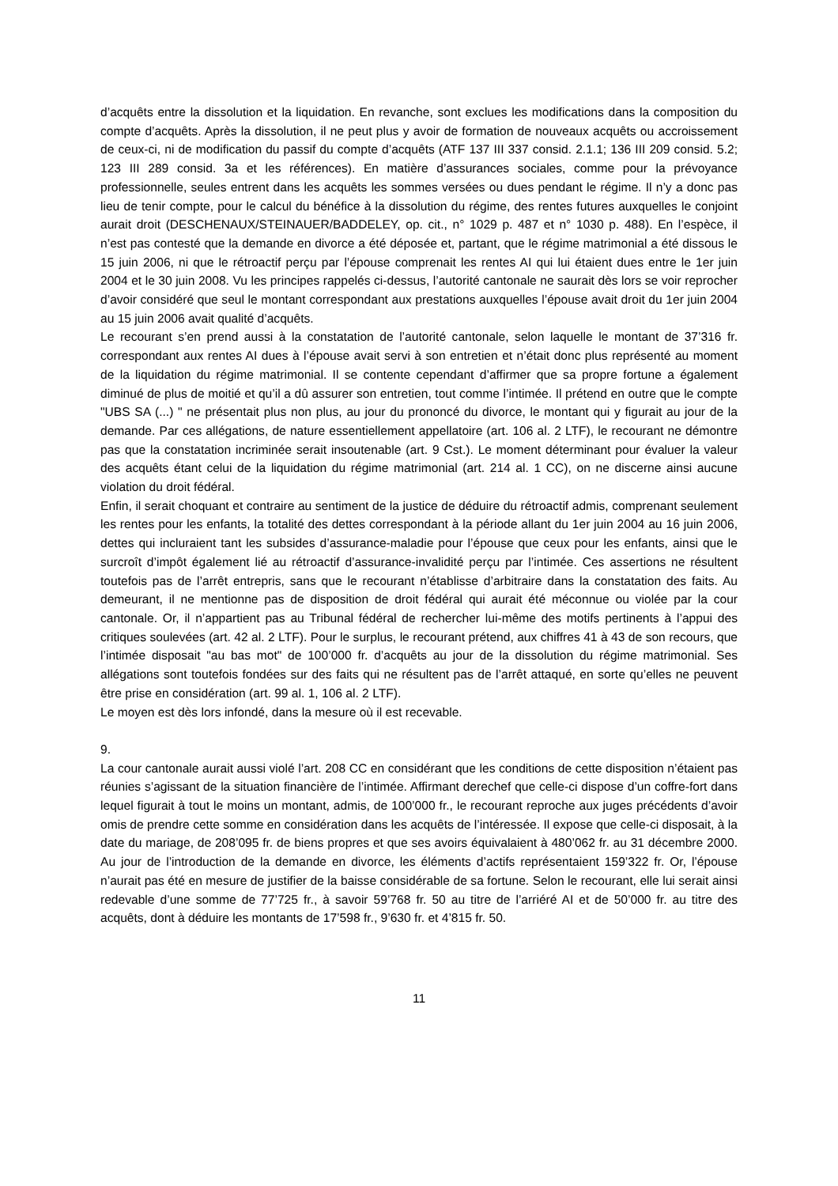d’acquêts entre la dissolution et la liquidation. En revanche, sont exclues les modifications dans la composition du compte d’acquêts. Après la dissolution, il ne peut plus y avoir de formation de nouveaux acquêts ou accroissement de ceux-ci, ni de modification du passif du compte d’acquêts (ATF 137 III 337 consid. 2.1.1; 136 III 209 consid. 5.2; 123 III 289 consid. 3a et les références). En matière d’assurances sociales, comme pour la prévoyance professionnelle, seules entrent dans les acquêts les sommes versées ou dues pendant le régime. Il n’y a donc pas lieu de tenir compte, pour le calcul du bénéfice à la dissolution du régime, des rentes futures auxquelles le conjoint aurait droit (DESCHENAUX/STEINAUER/BADDELEY, op. cit., n° 1029 p. 487 et n° 1030 p. 488). En l’espèce, il n’est pas contesté que la demande en divorce a été déposée et, partant, que le régime matrimonial a été dissous le 15 juin 2006, ni que le rétroactif perçu par l’épouse comprenait les rentes AI qui lui étaient dues entre le 1er juin 2004 et le 30 juin 2008. Vu les principes rappelés ci-dessus, l’autorité cantonale ne saurait dès lors se voir reprocher d’avoir considéré que seul le montant correspondant aux prestations auxquelles l’épouse avait droit du 1er juin 2004 au 15 juin 2006 avait qualité d’acquêts.
Le recourant s’en prend aussi à la constatation de l’autorité cantonale, selon laquelle le montant de 37’316 fr. correspondant aux rentes AI dues à l’épouse avait servi à son entretien et n’était donc plus représenté au moment de la liquidation du régime matrimonial. Il se contente cependant d’affirmer que sa propre fortune a également diminué de plus de moitié et qu’il a dû assurer son entretien, tout comme l’intimée. Il prétend en outre que le compte "UBS SA (...) " ne présentait plus non plus, au jour du prononcé du divorce, le montant qui y figurait au jour de la demande. Par ces allégations, de nature essentiellement appellatoire (art. 106 al. 2 LTF), le recourant ne démontre pas que la constatation incriminée serait insoutenable (art. 9 Cst.). Le moment déterminant pour évaluer la valeur des acquêts étant celui de la liquidation du régime matrimonial (art. 214 al. 1 CC), on ne discerne ainsi aucune violation du droit fédéral.
Enfin, il serait choquant et contraire au sentiment de la justice de déduire du rétroactif admis, comprenant seulement les rentes pour les enfants, la totalité des dettes correspondant à la période allant du 1er juin 2004 au 16 juin 2006, dettes qui incluraient tant les subsides d’assurance-maladie pour l’épouse que ceux pour les enfants, ainsi que le surcroît d’impôt également lié au rétroactif d’assurance-invalidité perçu par l’intimée. Ces assertions ne résultent toutefois pas de l’arrêt entrepris, sans que le recourant n’établisse d’arbitraire dans la constatation des faits. Au demeurant, il ne mentionne pas de disposition de droit fédéral qui aurait été méconnue ou violée par la cour cantonale. Or, il n’appartient pas au Tribunal fédéral de rechercher lui-même des motifs pertinents à l’appui des critiques soulevées (art. 42 al. 2 LTF). Pour le surplus, le recourant prétend, aux chiffres 41 à 43 de son recours, que l’intimée disposait "au bas mot" de 100’000 fr. d’acquêts au jour de la dissolution du régime matrimonial. Ses allégations sont toutefois fondées sur des faits qui ne résultent pas de l’arrêt attaqué, en sorte qu’elles ne peuvent être prise en considération (art. 99 al. 1, 106 al. 2 LTF).
Le moyen est dès lors infondé, dans la mesure où il est recevable.
9.
La cour cantonale aurait aussi violé l’art. 208 CC en considérant que les conditions de cette disposition n’étaient pas réunies s’agissant de la situation financière de l’intimée. Affirmant derechef que celle-ci dispose d’un coffre-fort dans lequel figurait à tout le moins un montant, admis, de 100’000 fr., le recourant reproche aux juges précédents d’avoir omis de prendre cette somme en considération dans les acquêts de l’intéressée. Il expose que celle-ci disposait, à la date du mariage, de 208’095 fr. de biens propres et que ses avoirs équivalaient à 480’062 fr. au 31 décembre 2000. Au jour de l’introduction de la demande en divorce, les éléments d’actifs représentaient 159’322 fr. Or, l’épouse n’aurait pas été en mesure de justifier de la baisse considérable de sa fortune. Selon le recourant, elle lui serait ainsi redevable d’une somme de 77’725 fr., à savoir 59’768 fr. 50 au titre de l’arriéré AI et de 50’000 fr. au titre des acquêts, dont à déduire les montants de 17’598 fr., 9’630 fr. et 4’815 fr. 50.
11